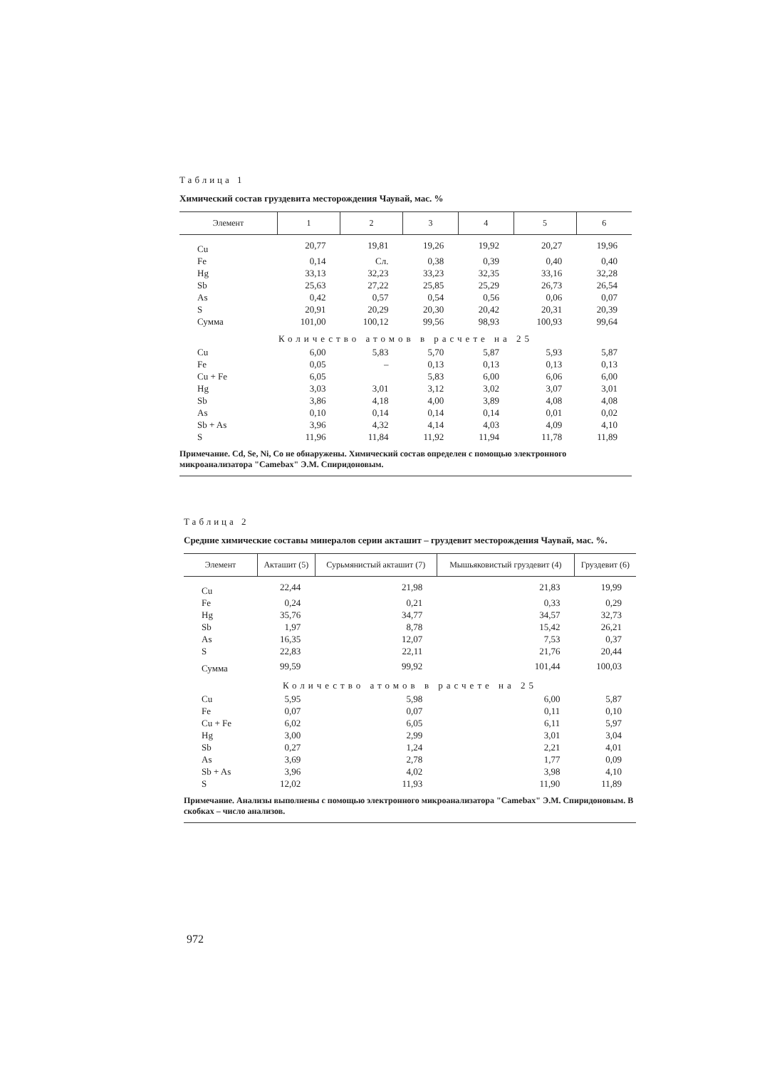Таблица 1
Химический состав груздевита месторождения Чаувай, мас. %
| Элемент | 1 | 2 | 3 | 4 | 5 | 6 |
| --- | --- | --- | --- | --- | --- | --- |
| Cu | 20,77 | 19,81 | 19,26 | 19,92 | 20,27 | 19,96 |
| Fe | 0,14 | Сл. | 0,38 | 0,39 | 0,40 | 0,40 |
| Hg | 33,13 | 32,23 | 33,23 | 32,35 | 33,16 | 32,28 |
| Sb | 25,63 | 27,22 | 25,85 | 25,29 | 26,73 | 26,54 |
| As | 0,42 | 0,57 | 0,54 | 0,56 | 0,06 | 0,07 |
| S | 20,91 | 20,29 | 20,30 | 20,42 | 20,31 | 20,39 |
| Сумма | 101,00 | 100,12 | 99,56 | 98,93 | 100,93 | 99,64 |
| Количество атомов в расчете на 25 | | | | | | |
| Cu | 6,00 | 5,83 | 5,70 | 5,87 | 5,93 | 5,87 |
| Fe | 0,05 | – | 0,13 | 0,13 | 0,13 | 0,13 |
| Cu + Fe | 6,05 | | 5,83 | 6,00 | 6,06 | 6,00 |
| Hg | 3,03 | 3,01 | 3,12 | 3,02 | 3,07 | 3,01 |
| Sb | 3,86 | 4,18 | 4,00 | 3,89 | 4,08 | 4,08 |
| As | 0,10 | 0,14 | 0,14 | 0,14 | 0,01 | 0,02 |
| Sb + As | 3,96 | 4,32 | 4,14 | 4,03 | 4,09 | 4,10 |
| S | 11,96 | 11,84 | 11,92 | 11,94 | 11,78 | 11,89 |
Примечание. Cd, Se, Ni, Co не обнаружены. Химический состав определен с помощью электронного микроанализатора "Camebax" Э.М. Спиридоновым.
Таблица 2
Средние химические составы минералов серии акташит – груздевит месторождения Чаувай, мас. %.
| Элемент | Акташит (5) | Сурьмянистый акташит (7) | Мышьяковистый груздевит (4) | Груздевит (6) |
| --- | --- | --- | --- | --- |
| Cu | 22,44 | 21,98 | 21,83 | 19,99 |
| Fe | 0,24 | 0,21 | 0,33 | 0,29 |
| Hg | 35,76 | 34,77 | 34,57 | 32,73 |
| Sb | 1,97 | 8,78 | 15,42 | 26,21 |
| As | 16,35 | 12,07 | 7,53 | 0,37 |
| S | 22,83 | 22,11 | 21,76 | 20,44 |
| Сумма | 99,59 | 99,92 | 101,44 | 100,03 |
| Количество атомов в расчете на 25 | | | | |
| Cu | 5,95 | 5,98 | 6,00 | 5,87 |
| Fe | 0,07 | 0,07 | 0,11 | 0,10 |
| Cu + Fe | 6,02 | 6,05 | 6,11 | 5,97 |
| Hg | 3,00 | 2,99 | 3,01 | 3,04 |
| Sb | 0,27 | 1,24 | 2,21 | 4,01 |
| As | 3,69 | 2,78 | 1,77 | 0,09 |
| Sb + As | 3,96 | 4,02 | 3,98 | 4,10 |
| S | 12,02 | 11,93 | 11,90 | 11,89 |
Примечание. Анализы выполнены с помощью электронного микроанализатора "Camebax" Э.М. Спиридоновым. В скобках – число анализов.
972